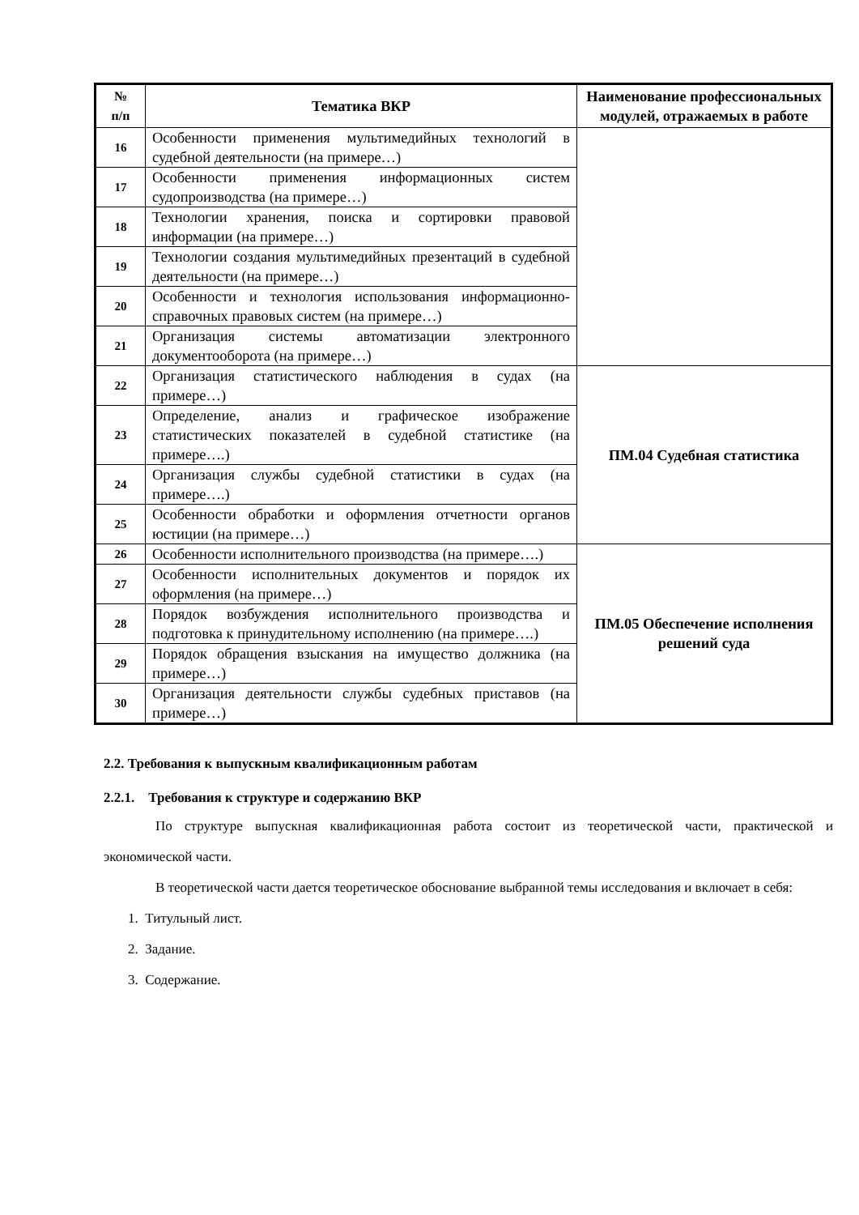| № п/п | Тематика ВКР | Наименование профессиональных модулей, отражаемых в работе |
| --- | --- | --- |
| 16 | Особенности применения мультимедийных технологий в судебной деятельности (на примере…) | |
| 17 | Особенности применения информационных систем судопроизводства (на примере…) | |
| 18 | Технологии хранения, поиска и сортировки правовой информации (на примере…) | |
| 19 | Технологии создания мультимедийных презентаций в судебной деятельности (на примере…) | |
| 20 | Особенности и технология использования информационно-справочных правовых систем (на примере…) | |
| 21 | Организация системы автоматизации электронного документооборота (на примере…) | |
| 22 | Организация статистического наблюдения в судах (на примере…) | ПМ.04 Судебная статистика |
| 23 | Определение, анализ и графическое изображение статистических показателей в судебной статистике (на примере….) | |
| 24 | Организация службы судебной статистики в судах (на примере….) | |
| 25 | Особенности обработки и оформления отчетности органов юстиции (на примере…) | |
| 26 | Особенности исполнительного производства (на примере….) | ПМ.05 Обеспечение исполнения решений суда |
| 27 | Особенности исполнительных документов и порядок их оформления (на примере…) | |
| 28 | Порядок возбуждения исполнительного производства и подготовка к принудительному исполнению (на примере….) | |
| 29 | Порядок обращения взыскания на имущество должника (на примере…) | |
| 30 | Организация деятельности службы судебных приставов (на примере…) | |
2.2. Требования к выпускным квалификационным работам
2.2.1. Требования к структуре и содержанию ВКР
По структуре выпускная квалификационная работа состоит из теоретической части, практической и экономической части.
В теоретической части дается теоретическое обоснование выбранной темы исследования и включает в себя:
1. Титульный лист.
2. Задание.
3. Содержание.